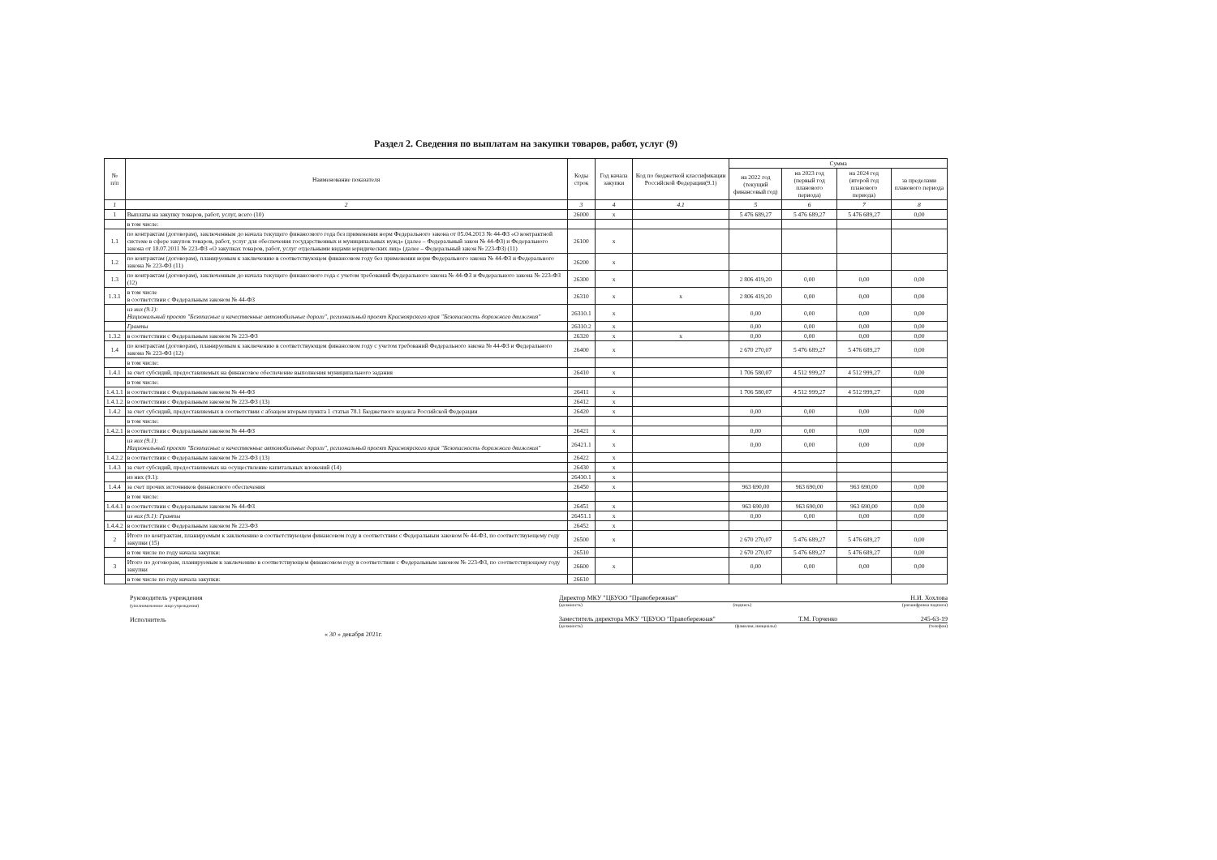Раздел 2. Сведения по выплатам на закупки товаров, работ, услуг (9)
| № п/п | Наименование показателя | Коды строк | Год начала закупки | Код по бюджетной классификации Российской Федерации(9.1) | Сумма | | | |
| --- | --- | --- | --- | --- | --- | --- | --- | --- |
| | | | | | на 2022 год (текущий финансовый год) | на 2023 год (первый год планового периода) | на 2024 год (второй год планового периода) | за пределами планового периода |
| 1 | 2 | 3 | 4 | 4.1 | 5 | 6 | 7 | 8 |
| 1 | Выплаты на закупку товаров, работ, услуг, всего (10) | 26000 | х | | 5 476 689,27 | 5 476 689,27 | 5 476 689,27 | 0,00 |
| | в том числе: | | | | | | | |
| 1.1 | по контрактам (договорам), заключенным до начала текущего финансового года без применения норм Федерального закона от 05.04.2013 № 44-ФЗ «О контрактной системе в сфере закупок товаров, работ, услуг для обеспечения государственных и муниципальных нужд» (далее – Федеральный закон № 44-ФЗ) и Федерального закона от 18.07.2011 № 223-ФЗ «О закупках товаров, работ, услуг отдельными видами юридических лиц» (далее – Федеральный закон № 223-ФЗ) (11) | 26100 | х | | | | | |
| 1.2 | по контрактам (договорам), планируемым к заключению в соответствующем финансовом году без применения норм Федерального закона № 44-ФЗ и Федерального закона № 223-ФЗ (11) | 26200 | х | | | | | |
| 1.3 | по контрактам (договорам), заключенным до начала текущего финансового года с учетом требований Федерального закона № 44-ФЗ и Федерального закона № 223-ФЗ (12) | 26300 | х | | 2 806 419,20 | 0,00 | 0,00 | 0,00 |
| 1.3.1 | в том числе в соответствии с Федеральным законом № 44-ФЗ | 26310 | х | х | 2 806 419,20 | 0,00 | 0,00 | 0,00 |
| | из них (9.1): Национальный проект "Безопасные и качественные автомобильные дороги", региональный проект Красноярского края "Безопасность дорожного движения" | 26310.1 | х | | 0,00 | 0,00 | 0,00 | 0,00 |
| | Гранты | 26310.2 | х | | 0,00 | 0,00 | 0,00 | 0,00 |
| 1.3.2 | в соответствии с Федеральным законом № 223-ФЗ | 26320 | х | х | 0,00 | 0,00 | 0,00 | 0,00 |
| 1.4 | по контрактам (договорам), планируемым к заключению в соответствующем финансовом году с учетом требований Федерального закона № 44-ФЗ и Федерального закона № 223-ФЗ (12) | 26400 | х | | 2 670 270,07 | 5 476 689,27 | 5 476 689,27 | 0,00 |
| | в том числе: | | | | | | | |
| 1.4.1 | за счет субсидий, предоставляемых на финансовое обеспечение выполнения муниципального задания | 26410 | х | | 1 706 580,07 | 4 512 999,27 | 4 512 999,27 | 0,00 |
| | в том числе: | | | | | | | |
| 1.4.1.1 | в соответствии с Федеральным законом № 44-ФЗ | 26411 | х | | 1 706 580,07 | 4 512 999,27 | 4 512 999,27 | 0,00 |
| 1.4.1.2 | в соответствии с Федеральным законом № 223-ФЗ (13) | 26412 | х | | | | | |
| 1.4.2 | за счет субсидий, предоставляемых в соответствии с абзацем вторым пункта 1 статьи 78.1 Бюджетного кодекса Российской Федерации | 26420 | х | | 0,00 | 0,00 | 0,00 | 0,00 |
| | в том числе: | | | | | | | |
| 1.4.2.1 | в соответствии с Федеральным законом № 44-ФЗ | 26421 | х | | 0,00 | 0,00 | 0,00 | 0,00 |
| | из них (9.1): Национальный проект "Безопасные и качественные автомобильные дороги", региональный проект Красноярского края "Безопасность дорожного движения" | 26421.1 | х | | 0,00 | 0,00 | 0,00 | 0,00 |
| 1.4.2.2 | в соответствии с Федеральным законом № 223-ФЗ (13) | 26422 | х | | | | | |
| 1.4.3 | за счет субсидий, предоставляемых на осуществление капитальных вложений (14) | 26430 | х | | | | | |
| | из них (9.1): | 26430.1 | х | | | | | |
| 1.4.4 | за счет прочих источников финансового обеспечения | 26450 | х | | 963 690,00 | 963 690,00 | 963 690,00 | 0,00 |
| | в том числе: | | | | | | | |
| 1.4.4.1 | в соответствии с Федеральным законом № 44-ФЗ | 26451 | х | | 963 690,00 | 963 690,00 | 963 690,00 | 0,00 |
| | из них (9.1): Гранты | 26451.1 | х | | 0,00 | 0,00 | 0,00 | 0,00 |
| 1.4.4.2 | в соответствии с Федеральным законом № 223-ФЗ | 26452 | х | | | | | |
| 2 | Итого по контрактам, планируемым к заключению в соответствующем финансовом году в соответствии с Федеральным законом № 44-ФЗ, по соответствующему году закупки (15) | 26500 | х | | 2 670 270,07 | 5 476 689,27 | 5 476 689,27 | 0,00 |
| | в том числе по году начала закупки: | 26510 | | | 2 670 270,07 | 5 476 689,27 | 5 476 689,27 | 0,00 |
| 3 | Итого по договорам, планируемым к заключению в соответствующем финансовом году в соответствии с Федеральным законом № 223-ФЗ, по соответствующему году закупки | 26600 | х | | 0,00 | 0,00 | 0,00 | 0,00 |
| | в том числе по году начала закупки: | 26610 | | | | | | |
Руководитель учреждения
(уполномоченное лицо учреждения)
Исполнитель
« 30 » декабря 2021г.
Директор МКУ "ЦБУОО "Правобережная" Н.И. Хохлова
(должность) (подпись) (расшифровка подписи)
Заместитель директора МКУ "ЦБУОО "Правобережная" Т.М. Горченко 245-63-19
(должность) (фамилия, инициалы) (телефон)